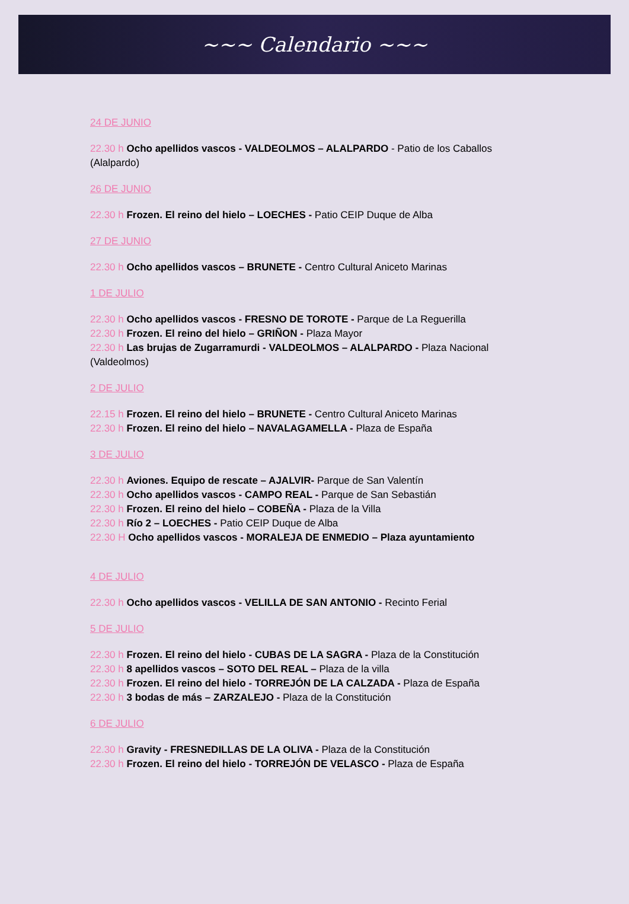~~~ Calendario ~~~
24 DE JUNIO
22.30 h Ocho apellidos vascos - VALDEOLMOS – ALALPARDO - Patio de los Caballos (Alalpardo)
26 DE JUNIO
22.30 h Frozen. El reino del hielo – LOECHES - Patio CEIP Duque de Alba
27 DE JUNIO
22.30 h Ocho apellidos vascos – BRUNETE - Centro Cultural Aniceto Marinas
1 DE JULIO
22.30 h Ocho apellidos vascos - FRESNO DE TOROTE - Parque de La Reguerilla
22.30 h Frozen. El reino del hielo – GRIÑON - Plaza Mayor
22.30 h Las brujas de Zugarramurdi - VALDEOLMOS – ALALPARDO - Plaza Nacional (Valdeolmos)
2 DE JULIO
22.15 h Frozen. El reino del hielo – BRUNETE - Centro Cultural Aniceto Marinas
22.30 h Frozen. El reino del hielo – NAVALAGAMELLA - Plaza de España
3 DE JULIO
22.30 h Aviones. Equipo de rescate – AJALVIR- Parque de San Valentín
22.30 h Ocho apellidos vascos - CAMPO REAL - Parque de San Sebastián
22.30 h Frozen. El reino del hielo – COBEÑA - Plaza de la Villa
22.30 h Río 2 – LOECHES - Patio CEIP Duque de Alba
22.30 H Ocho apellidos vascos - MORALEJA DE ENMEDIO – Plaza ayuntamiento
4 DE JULIO
22.30 h Ocho apellidos vascos - VELILLA DE SAN ANTONIO - Recinto Ferial
5 DE JULIO
22.30 h Frozen. El reino del hielo - CUBAS DE LA SAGRA - Plaza de la Constitución
22.30 h 8 apellidos vascos – SOTO DEL REAL – Plaza de la villa
22.30 h Frozen. El reino del hielo - TORREJÓN DE LA CALZADA - Plaza de España
22.30 h 3 bodas de más – ZARZALEJO - Plaza de la Constitución
6 DE JULIO
22.30 h Gravity - FRESNEDILLAS DE LA OLIVA - Plaza de la Constitución
22.30 h Frozen. El reino del hielo - TORREJÓN DE VELASCO - Plaza de España